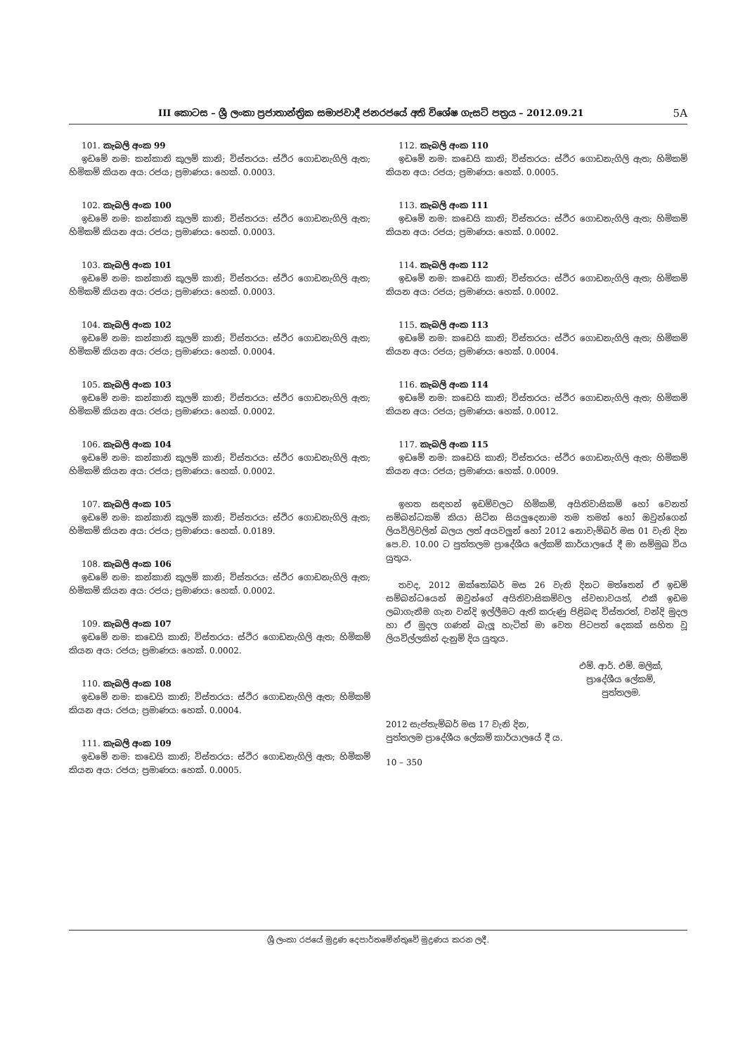III කොටස – ශ්‍රී ලංකා ප්‍රජාතාන්ත්‍රික සමාජවාදී ජනරජයේ අති විශේෂ ගැසට් පත්‍රය – 2012.09.21 5A
101. කැබලි අංක 99
ඉඩමේ නම: කන්කානි කුලම් කානි; විස්තරය: ස්ථිර ගොඩනැගිලි ඇත; හිමිකම් කියන අය: රජය; ප්‍රමාණය: හෙක්. 0.0003.
102. කැබලි අංක 100
ඉඩමේ නම: කන්කානි කුලම් කානි; විස්තරය: ස්ථිර ගොඩනැගිලි ඇත; හිමිකම් කියන අය: රජය; ප්‍රමාණය: හෙක්. 0.0003.
103. කැබලි අංක 101
ඉඩමේ නම: කන්කානි කුලම් කානි; විස්තරය: ස්ථිර ගොඩනැගිලි ඇත; හිමිකම් කියන අය: රජය; ප්‍රමාණය: හෙක්. 0.0003.
104. කැබලි අංක 102
ඉඩමේ නම: කන්කානි කුලම් කානි; විස්තරය: ස්ථිර ගොඩනැගිලි ඇත; හිමිකම් කියන අය: රජය; ප්‍රමාණය: හෙක්. 0.0004.
105. කැබලි අංක 103
ඉඩමේ නම: කන්කානි කුලම් කානි; විස්තරය: ස්ථිර ගොඩනැගිලි ඇත; හිමිකම් කියන අය: රජය; ප්‍රමාණය: හෙක්. 0.0002.
106. කැබලි අංක 104
ඉඩමේ නම: කන්කානි කුලම් කානි; විස්තරය: ස්ථිර ගොඩනැගිලි ඇත; හිමිකම් කියන අය: රජය; ප්‍රමාණය: හෙක්. 0.0002.
107. කැබලි අංක 105
ඉඩමේ නම: කන්කානි කුලම් කානි; විස්තරය: ස්ථිර ගොඩනැගිලි ඇත; හිමිකම් කියන අය: රජය; ප්‍රමාණය: හෙක්. 0.0189.
108. කැබලි අංක 106
ඉඩමේ නම: කන්කානි කුලම් කානි; විස්තරය: ස්ථිර ගොඩනැගිලි ඇත; හිමිකම් කියන අය: රජය; ප්‍රමාණය: හෙක්. 0.0002.
109. කැබලි අංක 107
ඉඩමේ නම: කඩෙයි කානි; විස්තරය: ස්ථිර ගොඩනැගිලි ඇත; හිමිකම් කියන අය: රජය; ප්‍රමාණය: හෙක්. 0.0002.
110. කැබලි අංක 108
ඉඩමේ නම: කඩෙයි කානි; විස්තරය: ස්ථිර ගොඩනැගිලි ඇත; හිමිකම් කියන අය: රජය; ප්‍රමාණය: හෙක්. 0.0004.
111. කැබලි අංක 109
ඉඩමේ නම: කඩෙයි කානි; විස්තරය: ස්ථිර ගොඩනැගිලි ඇත; හිමිකම් කියන අය: රජය; ප්‍රමාණය: හෙක්. 0.0005.
112. කැබලි අංක 110
ඉඩමේ නම: කඩෙයි කානි; විස්තරය: ස්ථිර ගොඩනැගිලි ඇත; හිමිකම් කියන අය: රජය; ප්‍රමාණය: හෙක්. 0.0005.
113. කැබලි අංක 111
ඉඩමේ නම: කඩෙයි කානි; විස්තරය: ස්ථිර ගොඩනැගිලි ඇත; හිමිකම් කියන අය: රජය; ප්‍රමාණය: හෙක්. 0.0002.
114. කැබලි අංක 112
ඉඩමේ නම: කඩෙයි කානි; විස්තරය: ස්ථිර ගොඩනැගිලි ඇත; හිමිකම් කියන අය: රජය; ප්‍රමාණය: හෙක්. 0.0002.
115. කැබලි අංක 113
ඉඩමේ නම: කඩෙයි කානි; විස්තරය: ස්ථිර ගොඩනැගිලි ඇත; හිමිකම් කියන අය: රජය; ප්‍රමාණය: හෙක්. 0.0004.
116. කැබලි අංක 114
ඉඩමේ නම: කඩෙයි කානි; විස්තරය: ස්ථිර ගොඩනැගිලි ඇත; හිමිකම් කියන අය: රජය; ප්‍රමාණය: හෙක්. 0.0012.
117. කැබලි අංක 115
ඉඩමේ නම: කඩෙයි කානි; විස්තරය: ස්ථිර ගොඩනැගිලි ඇත; හිමිකම් කියන අය: රජය; ප්‍රමාණය: හෙක්. 0.0009.
ඉහත සඳහන් ඉඩම්වලට හිමිකම්, අයිතිවාසිකම් හෝ වෙනත් සම්බන්ධකම් කියා සිටින සියලුදෙනාම තම තමන් හෝ ඔවුන්ගෙන් ලියවිලිවලින් බලය ලත් අයවලුන් හෝ 2012 නොවැම්බර් මස 01 වැනි දින පෙ.ව. 10.00 ට පුත්තලම ප්‍රාදේශීය ලේකම් කාර්යාලයේ දී මා සම්මුඛ විය යුතුය.
තවද, 2012 ඔක්තෝබර් මස 26 වැනි දිනට මත්තෙන් ඒ ඉඩම් සම්බන්ධයෙන් ඔවුන්ගේ අයිතිවාසිකම්වල ස්වභාවයත්, එකී ඉඩම ලබාගැනීම ගැන වන්දි ඉල්ලීමට ඇති කරුණු පිළිබඳ විස්තරත්, වන්දි මුදල හා ඒ මුදල ගණන් බැලූ හැටිත් මා වෙත පිටපත් දෙකක් සහිත වූ ලියවිල්ලකින් දැනුම් දිය යුතුය.
එම්. ආර්. එම්. මලික්,
ප්‍රාදේශීය ලේකම්,
පුත්තලම.
2012 සැප්තැම්බර් මස 17 වැනි දින,
පුත්තලම ප්‍රාදේශීය ලේකම් කාර්යාලයේ දී ය.
10 – 350
ශ්‍රී ලංකා රජයේ මුද්‍රණ දෙපාර්තමේන්තුවේ මුද්‍රණය කරන ලදී.